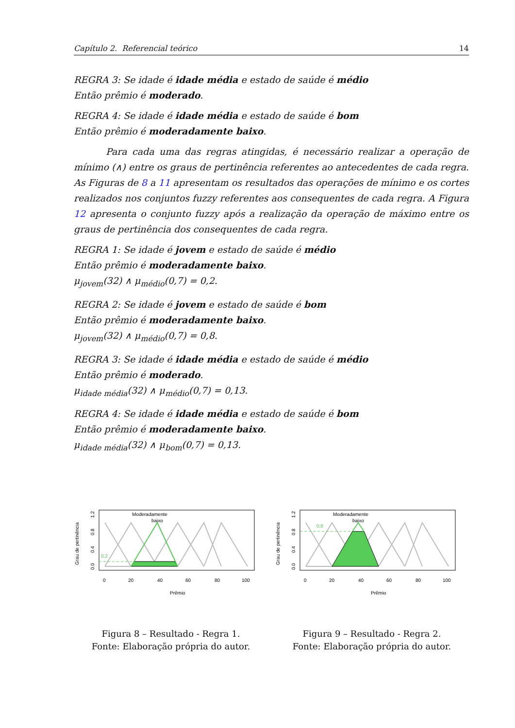Capítulo 2. Referencial teórico 14
REGRA 3: Se idade é idade média e estado de saúde é médio
Então prêmio é moderado.
REGRA 4: Se idade é idade média e estado de saúde é bom
Então prêmio é moderadamente baixo.
Para cada uma das regras atingidas, é necessário realizar a operação de mínimo (∧) entre os graus de pertinência referentes ao antecedentes de cada regra. As Figuras de 8 a 11 apresentam os resultados das operações de mínimo e os cortes realizados nos conjuntos fuzzy referentes aos consequentes de cada regra. A Figura 12 apresenta o conjunto fuzzy após a realização da operação de máximo entre os graus de pertinência dos consequentes de cada regra.
REGRA 1: Se idade é jovem e estado de saúde é médio
Então prêmio é moderadamente baixo.
μ<sub>jovem</sub>(32) ∧ μ<sub>médio</sub>(0,7) = 0,2.
REGRA 2: Se idade é jovem e estado de saúde é bom
Então prêmio é moderadamente baixo.
μ<sub>jovem</sub>(32) ∧ μ<sub>médio</sub>(0,7) = 0,8.
REGRA 3: Se idade é idade média e estado de saúde é médio
Então prêmio é moderado.
μ<sub>idade média</sub>(32) ∧ μ<sub>médio</sub>(0,7) = 0,13.
REGRA 4: Se idade é idade média e estado de saúde é bom
Então prêmio é moderadamente baixo.
μ<sub>idade média</sub>(32) ∧ μ<sub>bom</sub>(0,7) = 0,13.
0,2
Moderadamente
baixo
0
20
40
60
80
100
Prêmio
Grau de pertinência
0.0
0.4
0.8
1.2
Figura 8 – Resultado - Regra 1.
Fonte: Elaboração própria do autor.
0,8
Moderadamente
baixo
0
20
40
60
80
100
Prêmio
Grau de pertinência
0.0
0.4
0.8
1.2
Figura 9 – Resultado - Regra 2.
Fonte: Elaboração própria do autor.